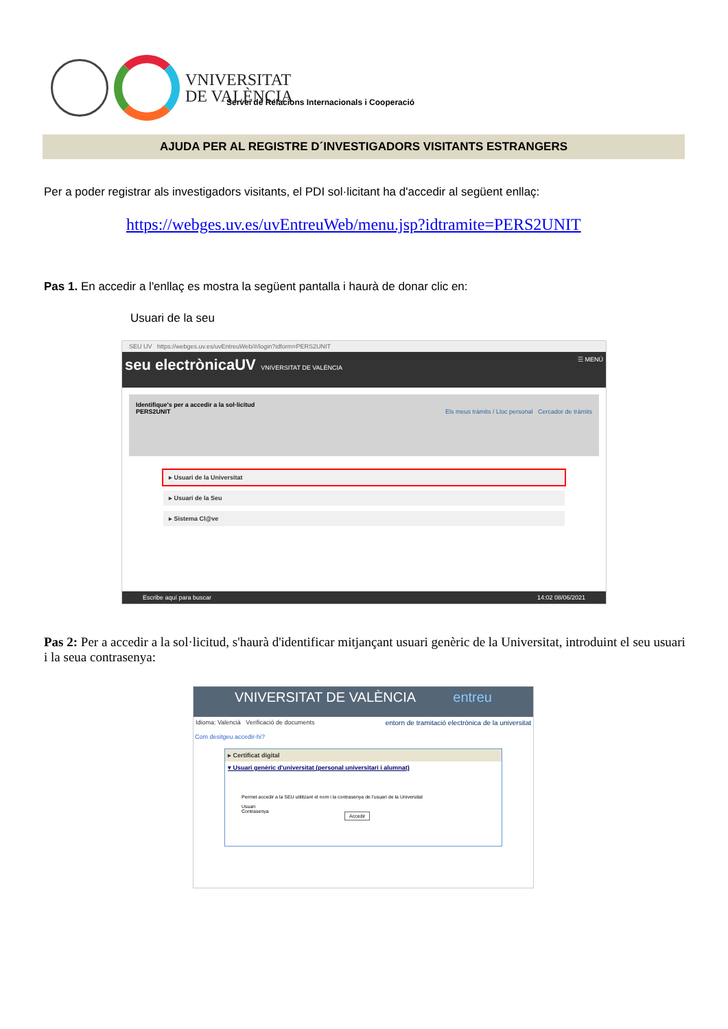VNIVERSITAT
DE VALÈNCIA
Servei de Relacions Internacionals i Cooperació
AJUDA PER AL REGISTRE D´INVESTIGADORS VISITANTS ESTRANGERS
Per a poder registrar als investigadors visitants, el PDI sol·licitant ha d'accedir al següent enllaç:
https://webges.uv.es/uvEntreuWeb/menu.jsp?idtramite=PERS2UNIT
Pas 1. En accedir a l'enllaç es mostra la següent pantalla i haurà de donar clic en:
Usuari de la seu
SEU UV https://webges.uv.es/uvEntreuWeb/#/login?idform=PERS2UNIT
seu electrònicaUV VNIVERSITAT DE VALÈNCIA ☰ MENÚ
Identifique's per a accedir a la sol·licitud
PERS2UNIT Els meus tràmits / Lloc personal Cercador de tràmits
▸ Usuari de la Universitat
▸ Usuari de la Seu
▸ Sistema Cl@ve
Escribe aquí para buscar 14:02 08/06/2021
Pas 2: Per a accedir a la sol·licitud, s'haurà d'identificar mitjançant usuari genèric de la Universitat, introduint el seu usuari i la seua contrasenya:
VNIVERSITAT DE VALÈNCIA entreu
Idioma: Valencià Verificació de documents entorn de tramitació electrònica de la universitat
Com desitgeu accedir-hi?
▸ Certificat digital
▾ Usuari genèric d'universitat (personal universitari i alumnat)
Permet accedir a la SEU utilitzant el nom i la contrasenya de l'usuari de la Universitat
Usuari
Contrasenya
Accedir